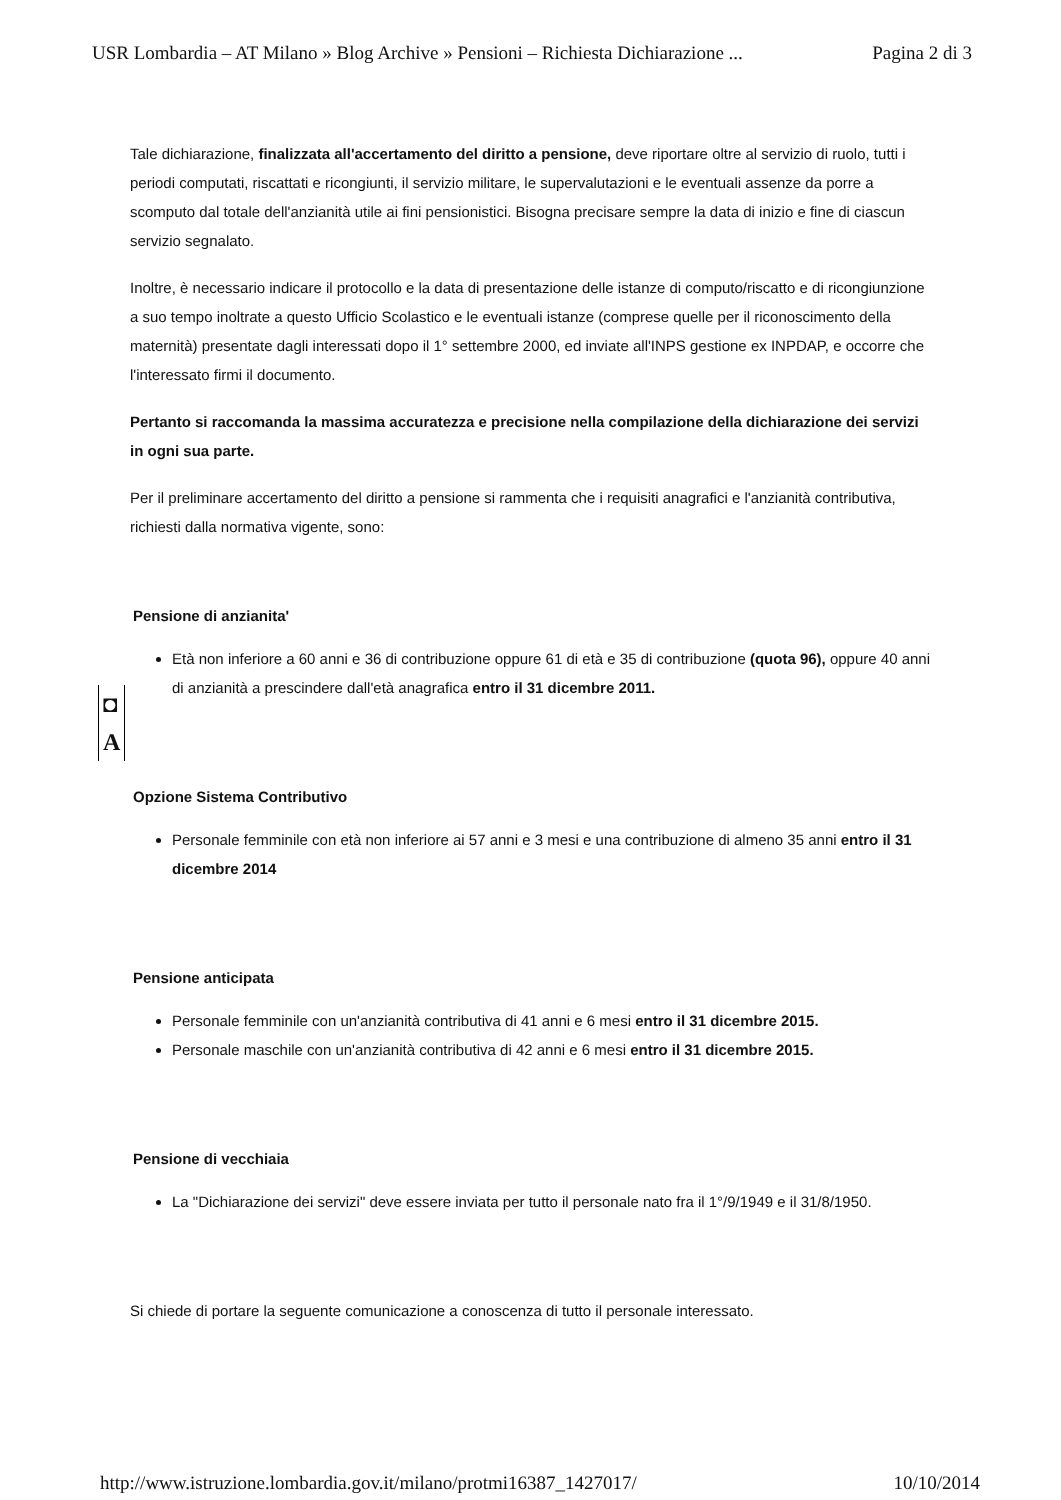USR Lombardia – AT Milano » Blog Archive » Pensioni – Richiesta Dichiarazione ... Pagina 2 di 3
Tale dichiarazione, finalizzata all'accertamento del diritto a pensione, deve riportare oltre al servizio di ruolo, tutti i periodi computati, riscattati e ricongiunti, il servizio militare, le supervalutazioni e le eventuali assenze da porre a scomputo dal totale dell'anzianità utile ai fini pensionistici. Bisogna precisare sempre la data di inizio e fine di ciascun servizio segnalato.
Inoltre, è necessario indicare il protocollo e la data di presentazione delle istanze di computo/riscatto e di ricongiunzione a suo tempo inoltrate a questo Ufficio Scolastico e le eventuali istanze (comprese quelle per il riconoscimento della maternità) presentate dagli interessati dopo il 1° settembre 2000, ed inviate all'INPS gestione ex INPDAP, e occorre che l'interessato firmi il documento.
Pertanto si raccomanda la massima accuratezza e precisione nella compilazione della dichiarazione dei servizi in ogni sua parte.
Per il preliminare accertamento del diritto a pensione si rammenta che i requisiti anagrafici e l'anzianità contributiva, richiesti dalla normativa vigente, sono:
Pensione di anzianita'
Età non inferiore a 60 anni e 36 di contribuzione oppure 61 di età e 35 di contribuzione (quota 96), oppure 40 anni di anzianità a prescindere dall'età anagrafica entro il 31 dicembre 2011.
Opzione Sistema Contributivo
Personale femminile con età non inferiore ai 57 anni e 3 mesi e una contribuzione di almeno 35 anni entro il 31 dicembre 2014
Pensione anticipata
Personale femminile con un'anzianità contributiva di 41 anni e 6 mesi entro il 31 dicembre 2015.
Personale maschile con un'anzianità contributiva di 42 anni e 6 mesi entro il 31 dicembre 2015.
Pensione di vecchiaia
La "Dichiarazione dei servizi" deve essere inviata per tutto il personale nato fra il 1°/9/1949 e il 31/8/1950.
Si chiede di portare la seguente comunicazione a conoscenza di tutto il personale interessato.
◘
A
http://www.istruzione.lombardia.gov.it/milano/protmi16387_1427017/ 10/10/2014